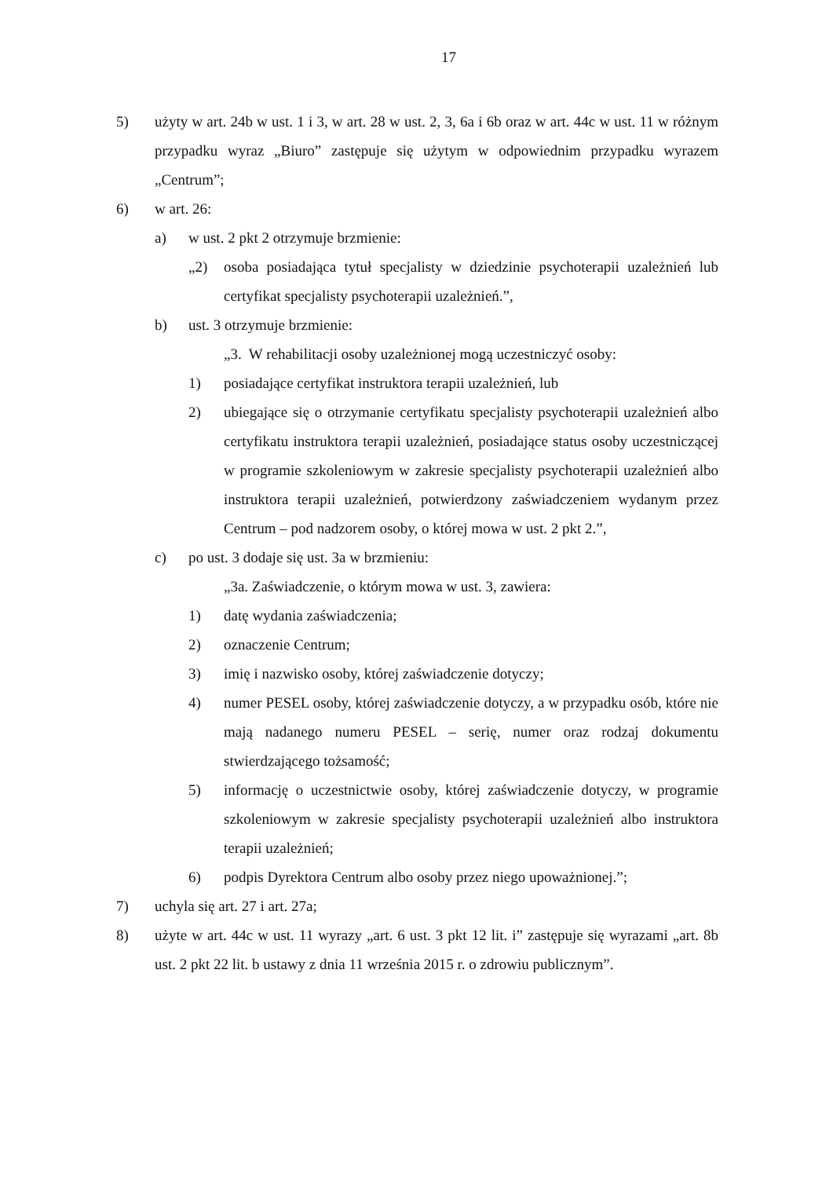17
5) użyty w art. 24b w ust. 1 i 3, w art. 28 w ust. 2, 3, 6a i 6b oraz w art. 44c w ust. 11 w różnym przypadku wyraz „Biuro” zastępuje się użytym w odpowiednim przypadku wyrazem „Centrum”;
6) w art. 26:
a) w ust. 2 pkt 2 otrzymuje brzmienie:
„2) osoba posiadająca tytuł specjalisty w dziedzinie psychoterapii uzależnień lub certyfikat specjalisty psychoterapii uzależnień.”,
b) ust. 3 otrzymuje brzmienie:
„3. W rehabilitacji osoby uzależnionej mogą uczestniczyć osoby:
1) posiadające certyfikat instruktora terapii uzależnień, lub
2) ubiegające się o otrzymanie certyfikatu specjalisty psychoterapii uzależnień albo certyfikatu instruktora terapii uzależnień, posiadające status osoby uczestniczącej w programie szkoleniowym w zakresie specjalisty psychoterapii uzależnień albo instruktora terapii uzależnień, potwierdzony zaświadczeniem wydanym przez Centrum – pod nadzorem osoby, o której mowa w ust. 2 pkt 2.”,
c) po ust. 3 dodaje się ust. 3a w brzmieniu:
„3a. Zaświadczenie, o którym mowa w ust. 3, zawiera:
1) datę wydania zaświadczenia;
2) oznaczenie Centrum;
3) imię i nazwisko osoby, której zaświadczenie dotyczy;
4) numer PESEL osoby, której zaświadczenie dotyczy, a w przypadku osób, które nie mają nadanego numeru PESEL – serię, numer oraz rodzaj dokumentu stwierdzającego tożsamość;
5) informację o uczestnictwie osoby, której zaświadczenie dotyczy, w programie szkoleniowym w zakresie specjalisty psychoterapii uzależnień albo instruktora terapii uzależnień;
6) podpis Dyrektora Centrum albo osoby przez niego upoważnionej.”;
7) uchyla się art. 27 i art. 27a;
8) użyte w art. 44c w ust. 11 wyrazy „art. 6 ust. 3 pkt 12 lit. i” zastępuje się wyrazami „art. 8b ust. 2 pkt 22 lit. b ustawy z dnia 11 września 2015 r. o zdrowiu publicznym”.